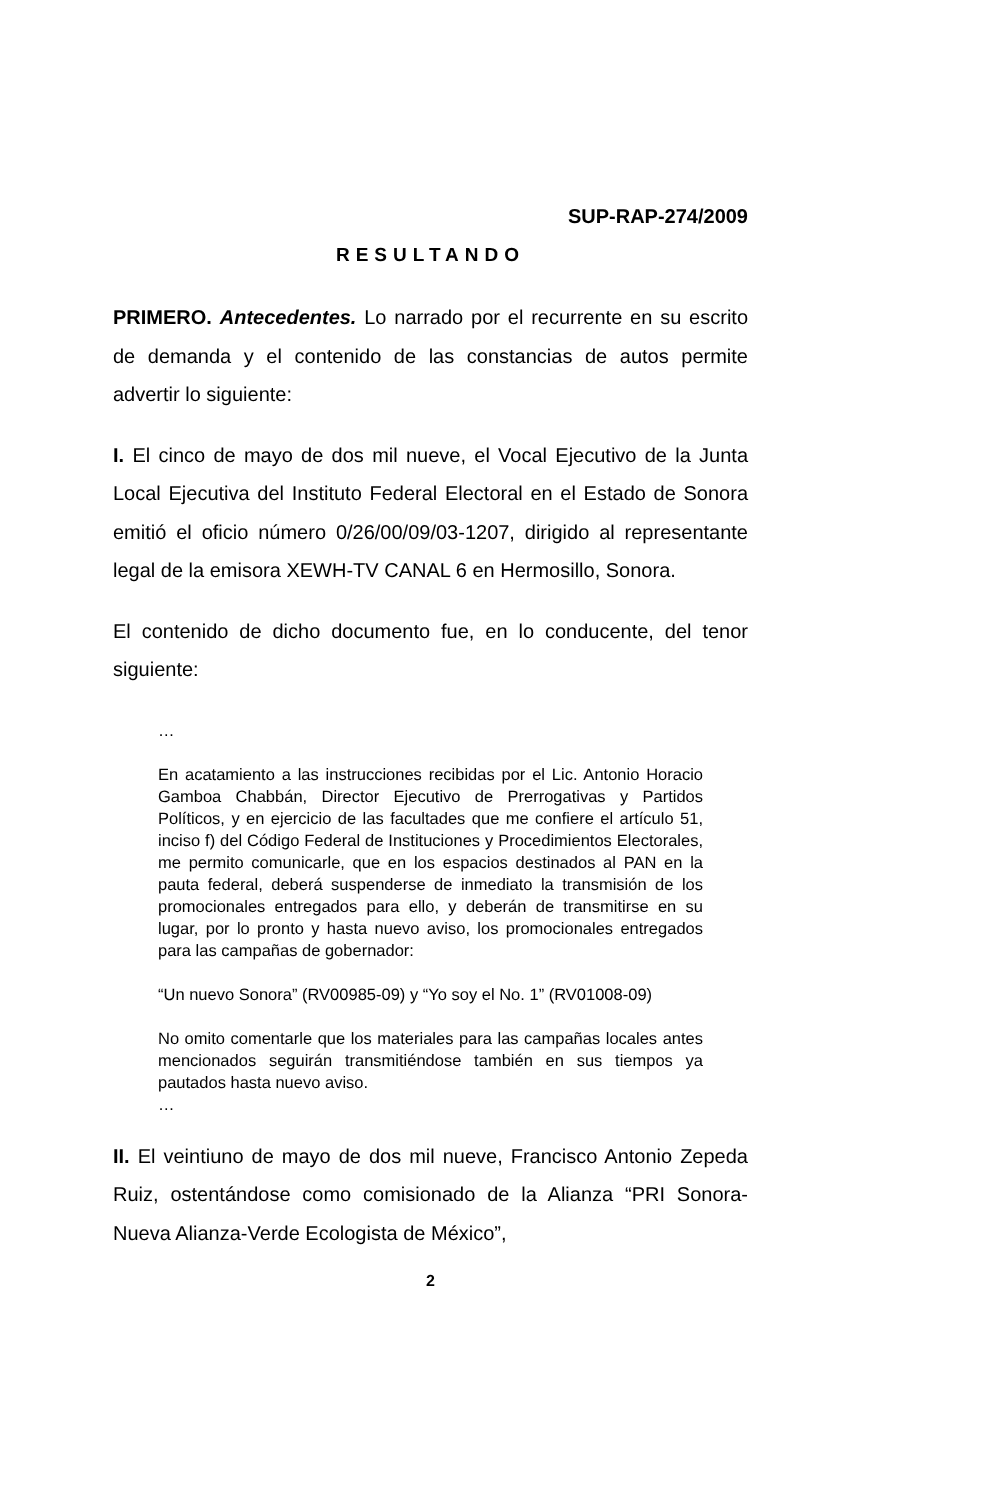SUP-RAP-274/2009
RESULTANDO
PRIMERO. Antecedentes. Lo narrado por el recurrente en su escrito de demanda y el contenido de las constancias de autos permite advertir lo siguiente:
I. El cinco de mayo de dos mil nueve, el Vocal Ejecutivo de la Junta Local Ejecutiva del Instituto Federal Electoral en el Estado de Sonora emitió el oficio número 0/26/00/09/03-1207, dirigido al representante legal de la emisora XEWH-TV CANAL 6 en Hermosillo, Sonora.
El contenido de dicho documento fue, en lo conducente, del tenor siguiente:
…
En acatamiento a las instrucciones recibidas por el Lic. Antonio Horacio Gamboa Chabbán, Director Ejecutivo de Prerrogativas y Partidos Políticos, y en ejercicio de las facultades que me confiere el artículo 51, inciso f) del Código Federal de Instituciones y Procedimientos Electorales, me permito comunicarle, que en los espacios destinados al PAN en la pauta federal, deberá suspenderse de inmediato la transmisión de los promocionales entregados para ello, y deberán de transmitirse en su lugar, por lo pronto y hasta nuevo aviso, los promocionales entregados para las campañas de gobernador:
“Un nuevo Sonora” (RV00985-09) y “Yo soy el No. 1” (RV01008-09)
No omito comentarle que los materiales para las campañas locales antes mencionados seguirán transmitiéndose también en sus tiempos ya pautados hasta nuevo aviso.
…
II. El veintiuno de mayo de dos mil nueve, Francisco Antonio Zepeda Ruiz, ostentándose como comisionado de la Alianza “PRI Sonora-Nueva Alianza-Verde Ecologista de México”,
2